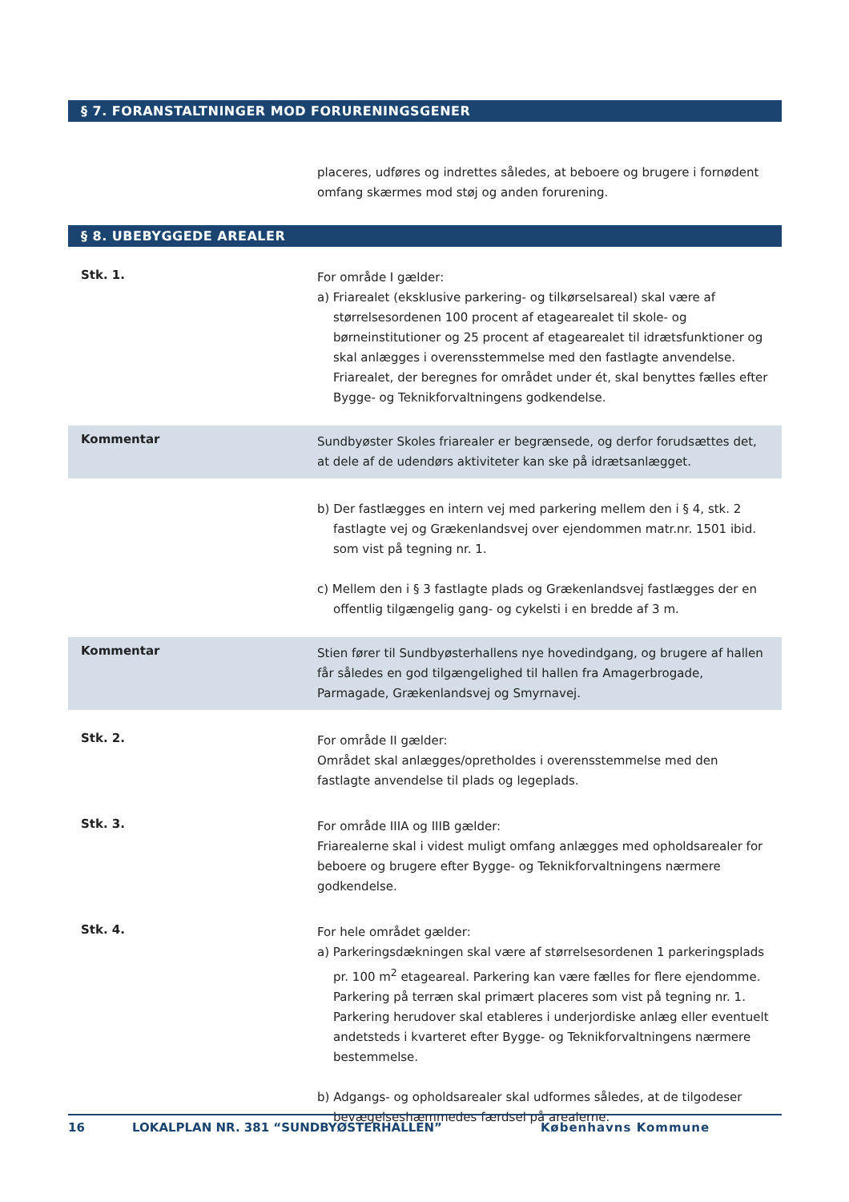§ 7. FORANSTALTNINGER MOD FORURENINGSGENER
placeres, udføres og indrettes således, at beboere og brugere i fornødent omfang skærmes mod støj og anden forurening.
§ 8. UBEBYGGEDE AREALER
Stk. 1.
For område I gælder:
a) Friarealet (eksklusive parkering- og tilkørselsareal) skal være af størrelsesordenen 100 procent af etagearealet til skole- og børneinstitutioner og 25 procent af etagearealet til idrætsfunktioner og skal anlægges i overensstemmelse med den fastlagte anvendelse. Friarealet, der beregnes for området under ét, skal benyttes fælles efter Bygge- og Teknikforvaltningens godkendelse.
Kommentar
Sundbyøster Skoles friarealer er begrænsede, og derfor forudsættes det, at dele af de udendørs aktiviteter kan ske på idrætsanlægget.
b) Der fastlægges en intern vej med parkering mellem den i § 4, stk. 2 fastlagte vej og Grækenlandsvej over ejendommen matr.nr. 1501 ibid. som vist på tegning nr. 1.
c) Mellem den i § 3 fastlagte plads og Grækenlandsvej fastlægges der en offentlig tilgængelig gang- og cykelsti i en bredde af 3 m.
Kommentar
Stien fører til Sundbyøsterhallens nye hovedindgang, og brugere af hallen får således en god tilgængelighed til hallen fra Amagerbrogade, Parmagade, Grækenlandsvej og Smyrnavej.
Stk. 2.
For område II gælder:
Området skal anlægges/opretholdes i overensstemmelse med den fastlagte anvendelse til plads og legeplads.
Stk. 3.
For område IIIA og IIIB gælder:
Friarealerne skal i videst muligt omfang anlægges med opholdsarealer for beboere og brugere efter Bygge- og Teknikforvaltningens nærmere godkendelse.
Stk. 4.
For hele området gælder:
a) Parkeringsdækningen skal være af størrelsesordenen 1 parkeringsplads pr. 100 m<sup>2</sup> etageareal. Parkering kan være fælles for flere ejendomme. Parkering på terræn skal primært placeres som vist på tegning nr. 1. Parkering herudover skal etableres i underjordiske anlæg eller eventuelt andetsteds i kvarteret efter Bygge- og Teknikforvaltningens nærmere bestemmelse.
b) Adgangs- og opholdsarealer skal udformes således, at de tilgodeser bevægelseshæmmedes færdsel på arealerne.
16 LOKALPLAN NR. 381 “SUNDBYØSTERHALLEN” Københavns Kommune